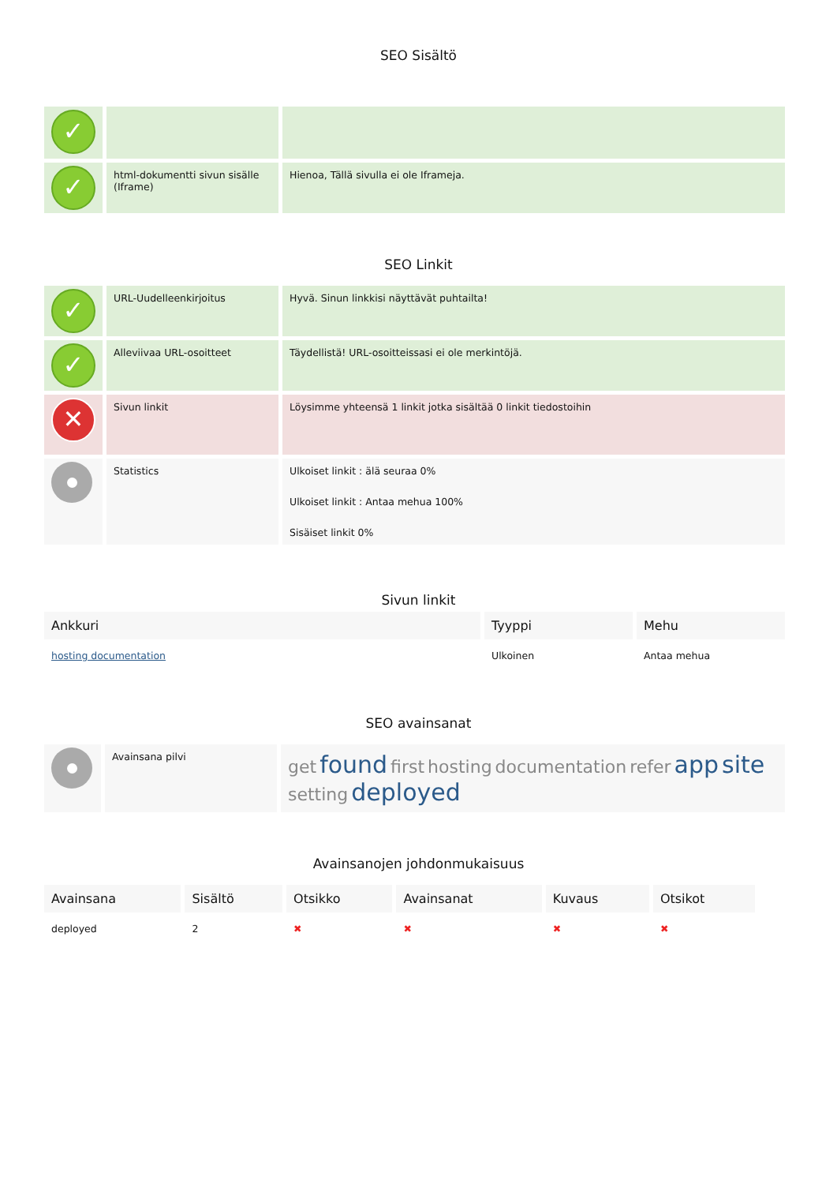SEO Sisältö
| ✓ | | |
| ✓ | html-dokumentti sivun sisälle (Iframe) | Hienoa, Tällä sivulla ei ole Iframeja. |
SEO Linkit
| ✓ | URL-Uudelleenkirjoitus | Hyvä. Sinun linkkisi näyttävät puhtailta! |
| ✓ | Alleviivaa URL-osoitteet | Täydellistä! URL-osoitteissasi ei ole merkintöjä. |
| ✕ | Sivun linkit | Löysimme yhteensä 1 linkit jotka sisältää 0 linkit tiedostoihin |
| | Statistics | Ulkoiset linkit : älä seuraa 0% Ulkoiset linkit : Antaa mehua 100% Sisäiset linkit 0% |
Sivun linkit
| Ankkuri | Tyyppi | Mehu |
| --- | --- | --- |
| hosting documentation | Ulkoinen | Antaa mehua |
SEO avainsanat
| | Avainsana pilvi | get found first hosting documentation refer app site setting deployed |
Avainsanojen johdonmukaisuus
| Avainsana | Sisältö | Otsikko | Avainsanat | Kuvaus | Otsikot |
| --- | --- | --- | --- | --- | --- |
| deployed | 2 | ✖ | ✖ | ✖ | ✖ |